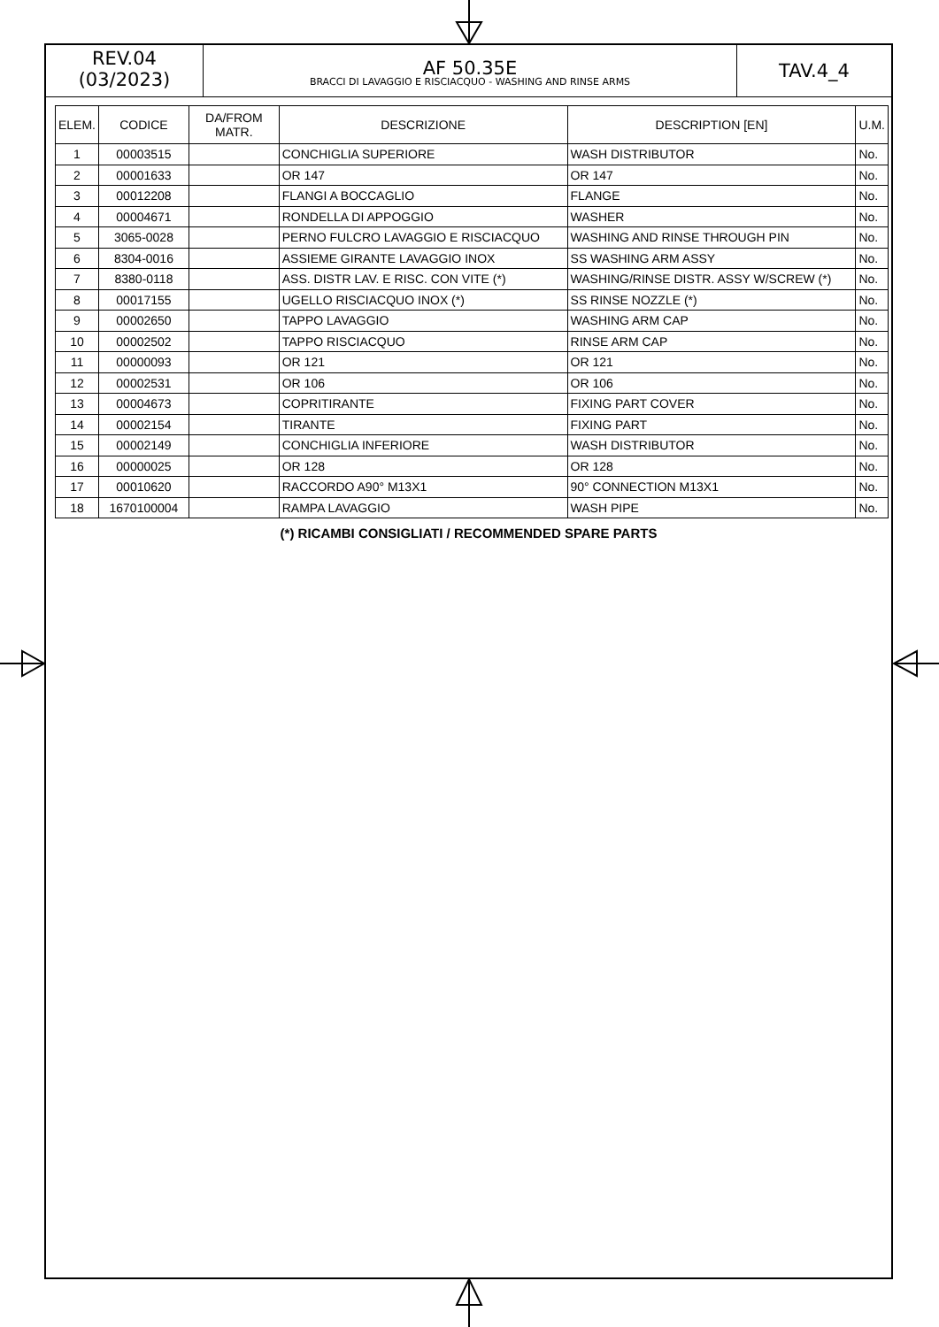REV.04
(03/2023)
AF 50.35E
BRACCI DI LAVAGGIO E RISCIACQUO - WASHING AND RINSE ARMS
TAV.4_4
| ELEM. | CODICE | DA/FROM MATR. | DESCRIZIONE | DESCRIPTION [EN] | U.M. |
| --- | --- | --- | --- | --- | --- |
| 1 | 00003515 | | CONCHIGLIA SUPERIORE | WASH DISTRIBUTOR | No. |
| 2 | 00001633 | | OR 147 | OR 147 | No. |
| 3 | 00012208 | | FLANGI A BOCCAGLIO | FLANGE | No. |
| 4 | 00004671 | | RONDELLA DI APPOGGIO | WASHER | No. |
| 5 | 3065-0028 | | PERNO FULCRO LAVAGGIO E RISCIACQUO | WASHING AND RINSE THROUGH PIN | No. |
| 6 | 8304-0016 | | ASSIEME GIRANTE LAVAGGIO INOX | SS WASHING ARM ASSY | No. |
| 7 | 8380-0118 | | ASS. DISTR LAV. E RISC. CON VITE (*) | WASHING/RINSE DISTR. ASSY W/SCREW (*) | No. |
| 8 | 00017155 | | UGELLO RISCIACQUO INOX (*) | SS RINSE NOZZLE (*) | No. |
| 9 | 00002650 | | TAPPO LAVAGGIO | WASHING ARM CAP | No. |
| 10 | 00002502 | | TAPPO RISCIACQUO | RINSE ARM CAP | No. |
| 11 | 00000093 | | OR 121 | OR 121 | No. |
| 12 | 00002531 | | OR 106 | OR 106 | No. |
| 13 | 00004673 | | COPRITIRANTE | FIXING PART COVER | No. |
| 14 | 00002154 | | TIRANTE | FIXING PART | No. |
| 15 | 00002149 | | CONCHIGLIA INFERIORE | WASH DISTRIBUTOR | No. |
| 16 | 00000025 | | OR 128 | OR 128 | No. |
| 17 | 00010620 | | RACCORDO A90° M13X1 | 90° CONNECTION M13X1 | No. |
| 18 | 1670100004 | | RAMPA LAVAGGIO | WASH PIPE | No. |
(*) RICAMBI CONSIGLIATI / RECOMMENDED SPARE PARTS